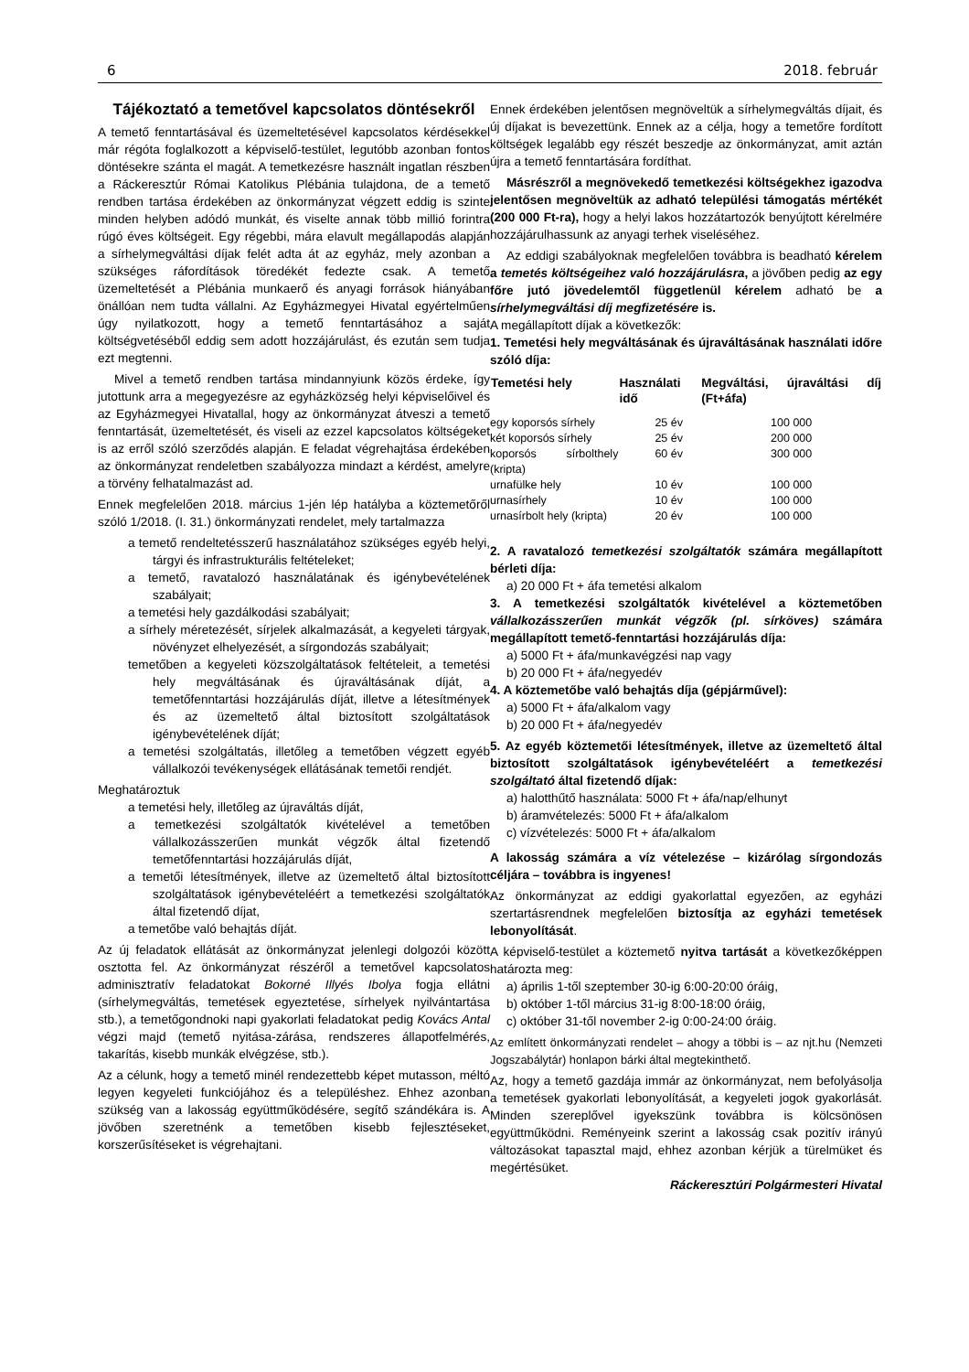6 2018. február
Tájékoztató a temetővel kapcsolatos döntésekről
A temető fenntartásával és üzemeltetésével kapcsolatos kérdésekkel már régóta foglalkozott a képviselő-testület, legutóbb azonban fontos döntésekre szánta el magát. A temetkezésre használt ingatlan részben a Ráckeresztúr Római Katolikus Plébánia tulajdona, de a temető rendben tartása érdekében az önkormányzat végzett eddig is szinte minden helyben adódó munkát, és viselte annak több millió forintra rúgó éves költségeit. Egy régebbi, mára elavult megállapodás alapján a sírhelymegváltási díjak felét adta át az egyház, mely azonban a szükséges ráfordítások töredékét fedezte csak. A temető üzemeltetését a Plébánia munkaerő és anyagi források hiányában önállóan nem tudta vállalni. Az Egyházmegyei Hivatal egyértelműen úgy nyilatkozott, hogy a temető fenntartásához a saját költségvetéséből eddig sem adott hozzájárulást, és ezután sem tudja ezt megtenni.
Mivel a temető rendben tartása mindannyiunk közös érdeke, így jutottunk arra a megegyezésre az egyházközség helyi képviselőivel és az Egyházmegyei Hivatallal, hogy az önkormányzat átveszi a temető fenntartását, üzemeltetését, és viseli az ezzel kapcsolatos költségeket is az erről szóló szerződés alapján. E feladat végrehajtása érdekében az önkormányzat rendeletben szabályozza mindazt a kérdést, amelyre a törvény felhatalmazást ad.
Ennek megfelelően 2018. március 1-jén lép hatályba a köztemetőről szóló 1/2018. (I. 31.) önkormányzati rendelet, mely tartalmazza
a temető rendeltetésszerű használatához szükséges egyéb helyi, tárgyi és infrastrukturális feltételeket;
a temető, ravatalozó használatának és igénybevételének szabályait;
a temetési hely gazdálkodási szabályait;
a sírhely méretezését, sírjelek alkalmazását, a kegyeleti tárgyak, növényzet elhelyezését, a sírgondozás szabályait;
temetőben a kegyeleti közszolgáltatások feltételeit, a temetési hely megváltásának és újraváltásának díját, a temetőfenntartási hozzájárulás díját, illetve a létesítmények és az üzemeltető által biztosított szolgáltatások igénybevételének díját;
a temetési szolgáltatás, illetőleg a temetőben végzett egyéb vállalkozói tevékenységek ellátásának temetői rendjét.
Meghatároztuk
a temetési hely, illetőleg az újraváltás díját,
a temetkezési szolgáltatók kivételével a temetőben vállalkozásszerűen munkát végzők által fizetendő temetőfenntartási hozzájárulás díját,
a temetői létesítmények, illetve az üzemeltető által biztosított szolgáltatások igénybevételéért a temetkezési szolgáltatók által fizetendő díjat,
a temetőbe való behajtás díját.
Az új feladatok ellátását az önkormányzat jelenlegi dolgozói között osztotta fel. Az önkormányzat részéről a temetővel kapcsolatos adminisztratív feladatokat Bokorné Illyés Ibolya fogja ellátni (sírhelymegváltás, temetések egyeztetése, sírhelyek nyilvántartása stb.), a temetőgondnoki napi gyakorlati feladatokat pedig Kovács Antal végzi majd (temető nyitása-zárása, rendszeres állapotfelmérés, takarítás, kisebb munkák elvégzése, stb.).
Az a célunk, hogy a temető minél rendezettebb képet mutasson, méltó legyen kegyeleti funkciójához és a településhez. Ehhez azonban szükség van a lakosság együttműködésére, segítő szándékára is. A jövőben szeretnénk a temetőben kisebb fejlesztéseket, korszerűsítéseket is végrehajtani.
Ennek érdekében jelentősen megnöveltük a sírhelymegváltás díjait, és új díjakat is bevezettünk. Ennek az a célja, hogy a temetőre fordított költségek legalább egy részét beszedje az önkormányzat, amit aztán újra a temető fenntartására fordíthat.
Másrészről a megnövekedő temetkezési költségekhez igazodva jelentősen megnöveltük az adható települési támogatás mértékét (200 000 Ft-ra), hogy a helyi lakos hozzátartozók benyújtott kérelmére hozzájárulhassunk az anyagi terhek viseléséhez.
Az eddigi szabályoknak megfelelően továbbra is beadható kérelem a temetés költségeihez való hozzájárulásra, a jövőben pedig az egy főre jutó jövedelemtől függetlenül kérelem adható be a sírhelymegváltási díj megfizetésére is.
A megállapított díjak a következők:
1. Temetési hely megváltásának és újraváltásának használati időre szóló díja:
| Temetési hely | Használati idő | Megváltási, újraváltási díj (Ft+áfa) |
| --- | --- | --- |
| egy koporsós sírhely | 25 év | 100 000 |
| két koporsós sírhely | 25 év | 200 000 |
| koporsós sírbolthely (kripta) | 60 év | 300 000 |
| urnafülke hely | 10 év | 100 000 |
| urnasírhely | 10 év | 100 000 |
| urnasírbolt hely (kripta) | 20 év | 100 000 |
2. A ravatalozó temetkezési szolgáltatók számára megállapított bérleti díja:
a) 20 000 Ft + áfa temetési alkalom
3. A temetkezési szolgáltatók kivételével a köztemetőben vállalkozásszerűen munkát végzők (pl. sírköves) számára megállapított temető-fenntartási hozzájárulás díja:
a) 5000 Ft + áfa/munkavégzési nap vagy
b) 20 000 Ft + áfa/negyedév
4. A köztemetőbe való behajtás díja (gépjárművel):
a) 5000 Ft + áfa/alkalom vagy
b) 20 000 Ft + áfa/negyedév
5. Az egyéb köztemetői létesítmények, illetve az üzemeltető által biztosított szolgáltatások igénybevételéért a temetkezési szolgáltató által fizetendő díjak:
a) halotthűtő használata: 5000 Ft + áfa/nap/elhunyt
b) áramvételezés: 5000 Ft + áfa/alkalom
c) vízvételezés: 5000 Ft + áfa/alkalom
A lakosság számára a víz vételezése – kizárólag sírgondozás céljára – továbbra is ingyenes!
Az önkormányzat az eddigi gyakorlattal egyezően, az egyházi szertartásrendnek megfelelően biztosítja az egyházi temetések lebonyolítását.
A képviselő-testület a köztemető nyitva tartását a következőképpen határozta meg:
a) április 1-től szeptember 30-ig 6:00-20:00 óráig,
b) október 1-től március 31-ig 8:00-18:00 óráig,
c) október 31-től november 2-ig 0:00-24:00 óráig.
Az említett önkormányzati rendelet – ahogy a többi is – az njt.hu (Nemzeti Jogszabálytár) honlapon bárki által megtekinthető.
Az, hogy a temető gazdája immár az önkormányzat, nem befolyásolja a temetések gyakorlati lebonyolítását, a kegyeleti jogok gyakorlását. Minden szereplővel igyekszünk továbbra is kölcsönösen együttműködni. Reményeink szerint a lakosság csak pozitív irányú változásokat tapasztal majd, ehhez azonban kérjük a türelmüket és megértésüket.
Ráckeresztúri Polgármesteri Hivatal